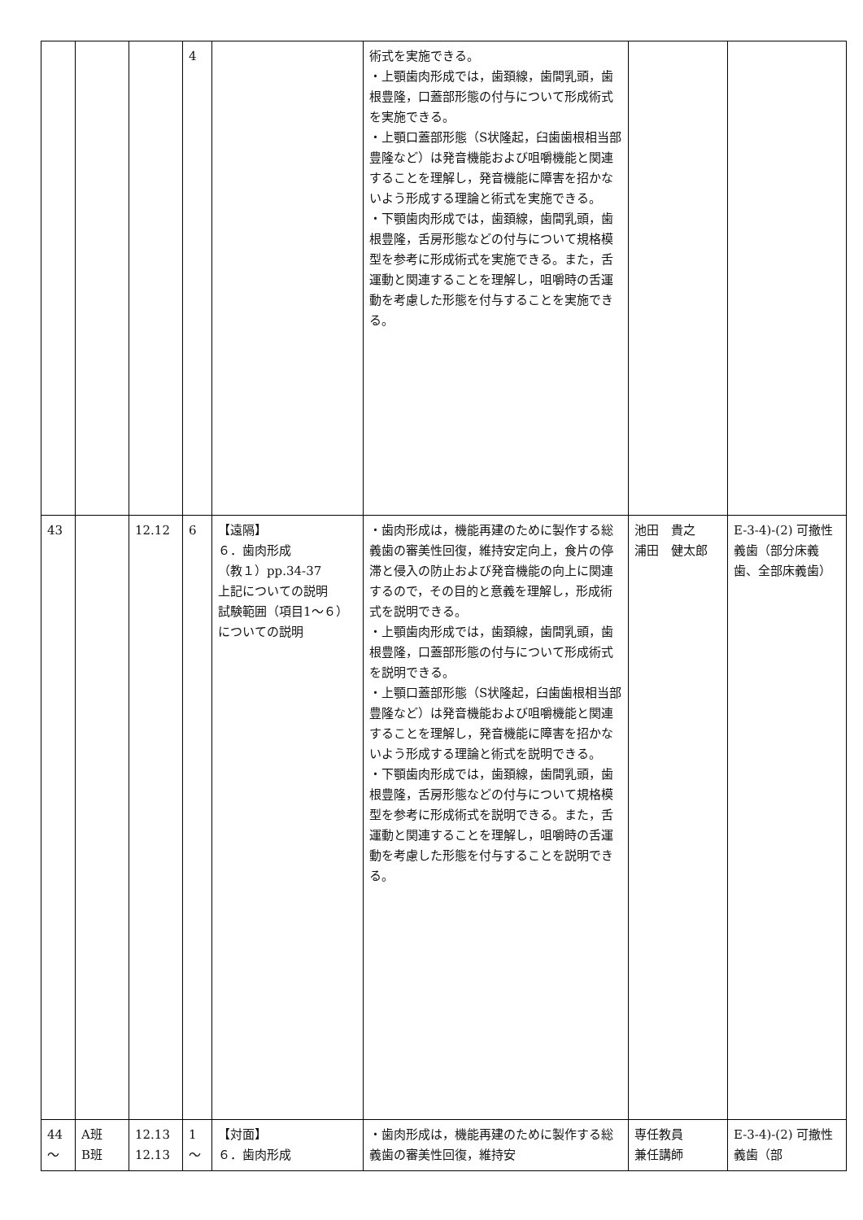| | | | 4 | | 術式を実施できる。 ・上顎歯肉形成では，歯頚線，歯間乳頭，歯根豊隆，口蓋部形態の付与について形成術式を実施できる。 ・上顎口蓋部形態（S状隆起，臼歯歯根相当部豊隆など）は発音機能および咀嚼機能と関連することを理解し，発音機能に障害を招かないよう形成する理論と術式を実施できる。 ・下顎歯肉形成では，歯頚線，歯間乳頭，歯根豊隆，舌房形態などの付与について規格模型を参考に形成術式を実施できる。また，舌運動と関連することを理解し，咀嚼時の舌運動を考慮した形態を付与することを実施できる。 | | |
| 43 | | 12.12 | 6 | 【遠隔】 ６．歯肉形成 （教１）pp.34-37 上記についての説明 試験範囲（項目1〜６）についての説明 | ・歯肉形成は，機能再建のために製作する総義歯の審美性回復，維持安定向上，食片の停滞と侵入の防止および発音機能の向上に関連するので，その目的と意義を理解し，形成術式を説明できる。 ・上顎歯肉形成では，歯頚線，歯間乳頭，歯根豊隆，口蓋部形態の付与について形成術式を説明できる。 ・上顎口蓋部形態（S状隆起，臼歯歯根相当部豊隆など）は発音機能および咀嚼機能と関連することを理解し，発音機能に障害を招かないよう形成する理論と術式を説明できる。 ・下顎歯肉形成では，歯頚線，歯間乳頭，歯根豊隆，舌房形態などの付与について規格模型を参考に形成術式を説明できる。また，舌運動と関連することを理解し，咀嚼時の舌運動を考慮した形態を付与することを説明できる。 | 池田 貴之 浦田 健太郎 | E-3-4)-(2) 可撤性義歯（部分床義歯、全部床義歯） |
| 44 〜 | A班 B班 | 12.13 12.13 | 1 〜 | 【対面】 ６．歯肉形成 | ・歯肉形成は，機能再建のために製作する総義歯の審美性回復，維持安 | 専任教員 兼任講師 | E-3-4)-(2) 可撤性義歯（部 |